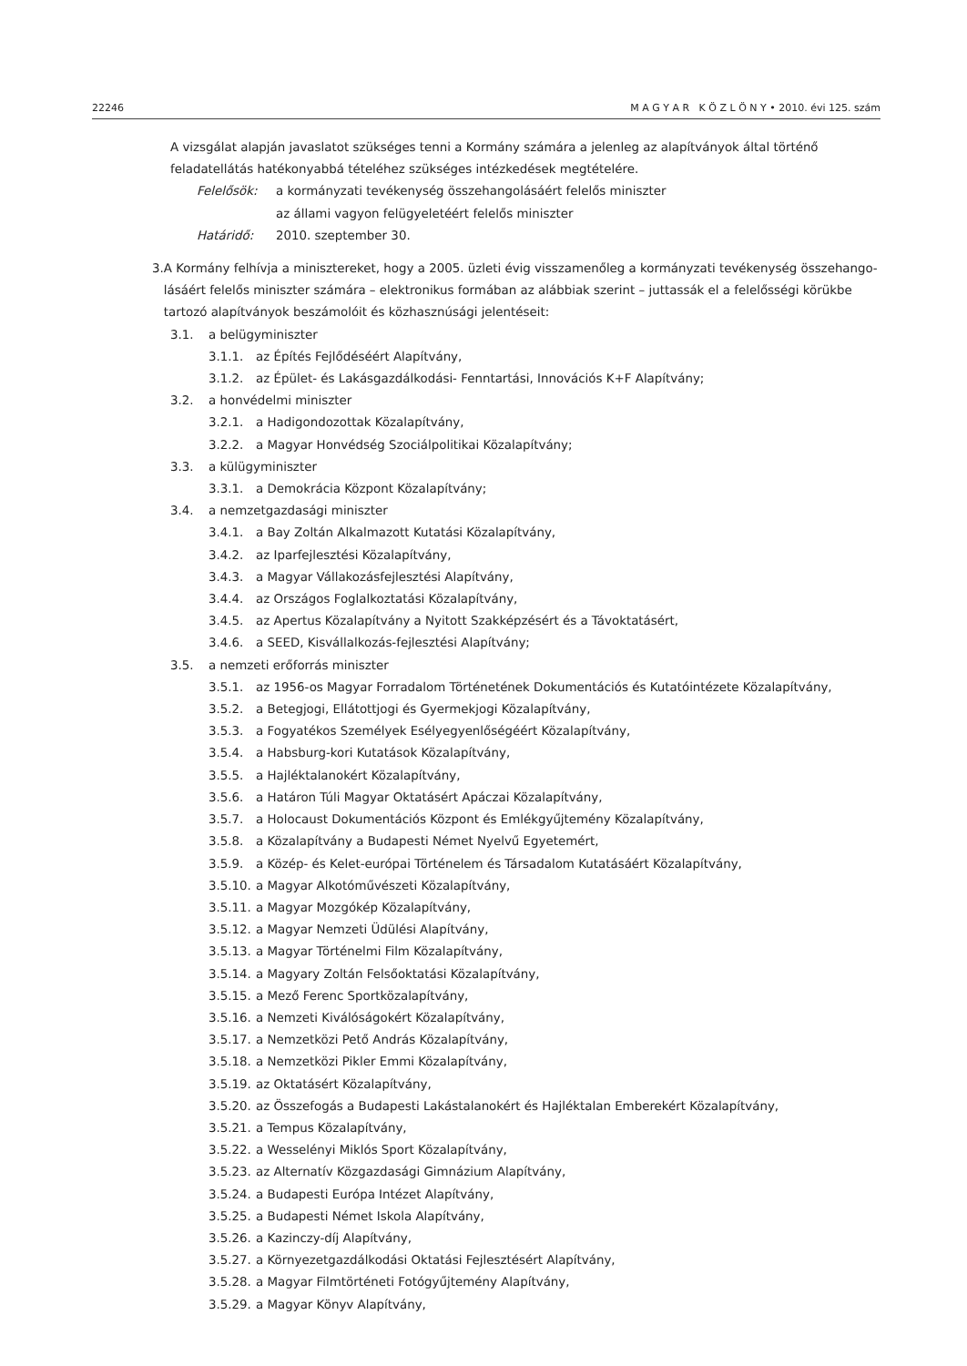22246 M A G Y A R K Ö Z L Ö N Y • 2010. évi 125. szám
A vizsgálat alapján javaslatot szükséges tenni a Kormány számára a jelenleg az alapítványok által történő feladatellátás hatékonyabbá tételéhez szükséges intézkedések megtételére.
Felelősök: a kormányzati tevékenység összehangolásáért felelős miniszter
az állami vagyon felügyeletéért felelős miniszter
Határidő: 2010. szeptember 30.
3. A Kormány felhívja a minisztereket, hogy a 2005. üzleti évig visszamenőleg a kormányzati tevékenység összehango­lásáért felelős miniszter számára – elektronikus formában az alábbiak szerint – juttassák el a felelősségi körükbe tartozó alapítványok beszámolóit és közhasznúsági jelentéseit:
3.1. a belügyminiszter
3.1.1. az Építés Fejlődéséért Alapítvány,
3.1.2. az Épület- és Lakásgazdálkodási- Fenntartási, Innovációs K+F Alapítvány;
3.2. a honvédelmi miniszter
3.2.1. a Hadigondozottak Közalapítvány,
3.2.2. a Magyar Honvédség Szociálpolitikai Közalapítvány;
3.3. a külügyminiszter
3.3.1. a Demokrácia Központ Közalapítvány;
3.4. a nemzetgazdasági miniszter
3.4.1. a Bay Zoltán Alkalmazott Kutatási Közalapítvány,
3.4.2. az Iparfejlesztési Közalapítvány,
3.4.3. a Magyar Vállakozásfejlesztési Alapítvány,
3.4.4. az Országos Foglalkoztatási Közalapítvány,
3.4.5. az Apertus Közalapítvány a Nyitott Szakképzésért és a Távoktatásért,
3.4.6. a SEED, Kisvállalkozás-fejlesztési Alapítvány;
3.5. a nemzeti erőforrás miniszter
3.5.1. az 1956-os Magyar Forradalom Történetének Dokumentációs és Kutatóintézete Közalapítvány,
3.5.2. a Betegjogi, Ellátottjogi és Gyermekjogi Közalapítvány,
3.5.3. a Fogyatékos Személyek Esélyegyenlőségéért Közalapítvány,
3.5.4. a Habsburg-kori Kutatások Közalapítvány,
3.5.5. a Hajléktalanokért Közalapítvány,
3.5.6. a Határon Túli Magyar Oktatásért Apáczai Közalapítvány,
3.5.7. a Holocaust Dokumentációs Központ és Emlékgyűjtemény Közalapítvány,
3.5.8. a Közalapítvány a Budapesti Német Nyelvű Egyetemért,
3.5.9. a Közép- és Kelet-európai Történelem és Társadalom Kutatásáért Közalapítvány,
3.5.10. a Magyar Alkotóművészeti Közalapítvány,
3.5.11. a Magyar Mozgókép Közalapítvány,
3.5.12. a Magyar Nemzeti Üdülési Alapítvány,
3.5.13. a Magyar Történelmi Film Közalapítvány,
3.5.14. a Magyary Zoltán Felsőoktatási Közalapítvány,
3.5.15. a Mező Ferenc Sportközalapítvány,
3.5.16. a Nemzeti Kiválóságokért Közalapítvány,
3.5.17. a Nemzetközi Pető András Közalapítvány,
3.5.18. a Nemzetközi Pikler Emmi Közalapítvány,
3.5.19. az Oktatásért Közalapítvány,
3.5.20. az Összefogás a Budapesti Lakástalanokért és Hajléktalan Emberekért Közalapítvány,
3.5.21. a Tempus Közalapítvány,
3.5.22. a Wesselényi Miklós Sport Közalapítvány,
3.5.23. az Alternatív Közgazdasági Gimnázium Alapítvány,
3.5.24. a Budapesti Európa Intézet Alapítvány,
3.5.25. a Budapesti Német Iskola Alapítvány,
3.5.26. a Kazinczy-díj Alapítvány,
3.5.27. a Környezetgazdálkodási Oktatási Fejlesztésért Alapítvány,
3.5.28. a Magyar Filmtörténeti Fotógyűjtemény Alapítvány,
3.5.29. a Magyar Könyv Alapítvány,